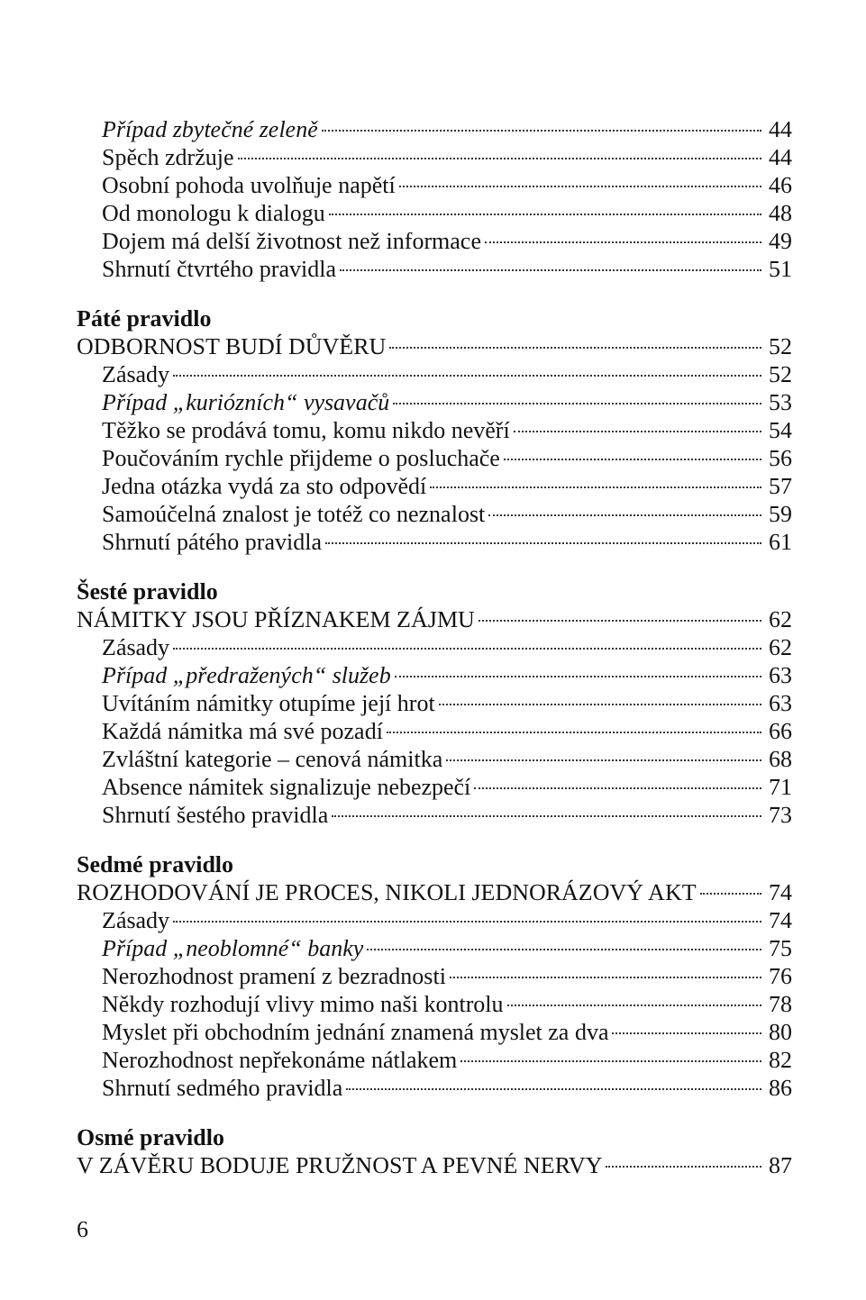Případ zbytečné zeleně 44
Spěch zdržuje 44
Osobní pohoda uvolňuje napětí 46
Od monologu k dialogu 48
Dojem má delší životnost než informace 49
Shrnutí čtvrtého pravidla 51
Páté pravidlo
ODBORNOST BUDÍ DŮVĚRU 52
Zásady 52
Případ „kuriózních“ vysavačů 53
Těžko se prodává tomu, komu nikdo nevěří 54
Poučováním rychle přijdeme o posluchače 56
Jedna otázka vydá za sto odpovědí 57
Samoúčelná znalost je totéž co neznalost 59
Shrnutí pátého pravidla 61
Šesté pravidlo
NÁMITKY JSOU PŘÍZNAKEM ZÁJMU 62
Zásady 62
Případ „předražených“ služeb 63
Uvítáním námitky otupíme její hrot 63
Každá námitka má své pozadí 66
Zvláštní kategorie – cenová námitka 68
Absence námitek signalizuje nebezpečí 71
Shrnutí šestého pravidla 73
Sedmé pravidlo
ROZHODOVÁNÍ JE PROCES, NIKOLI JEDNORÁZOVÝ AKT 74
Zásady 74
Případ „neoblomné“ banky 75
Nerozhodnost pramení z bezradnosti 76
Někdy rozhodují vlivy mimo naši kontrolu 78
Myslet při obchodním jednání znamená myslet za dva 80
Nerozhodnost nepřekonáme nátlakem 82
Shrnutí sedmého pravidla 86
Osmé pravidlo
V ZÁVĚRU BODUJE PRUŽNOST A PEVNÉ NERVY 87
6